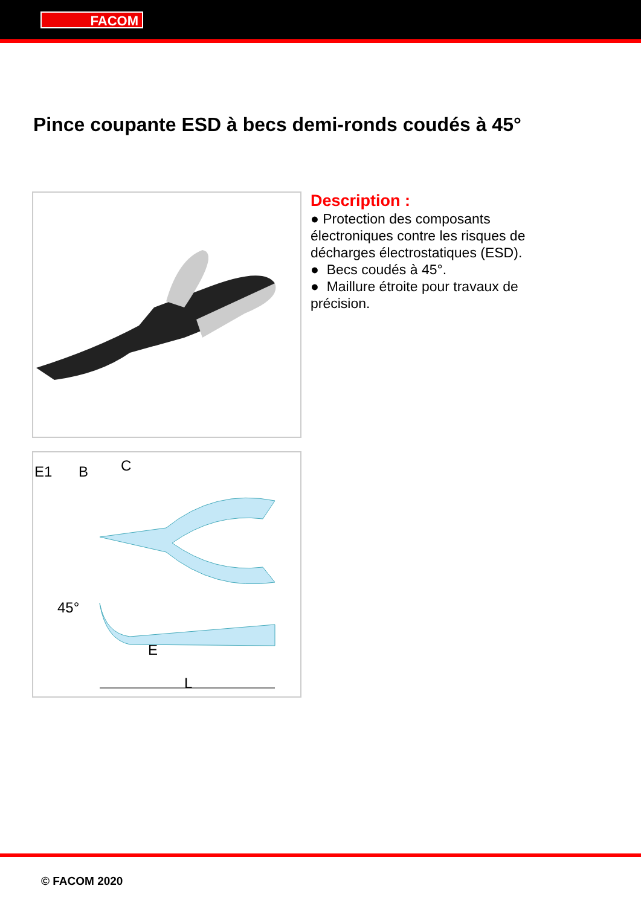FACOM
Pince coupante ESD à becs demi-ronds coudés à 45°
E1
B
C
E
45°
L
Description :
● Protection des composants électroniques contre les risques de décharges électrostatiques (ESD).
● Becs coudés à 45°.
● Maillure étroite pour travaux de précision.
© FACOM 2020